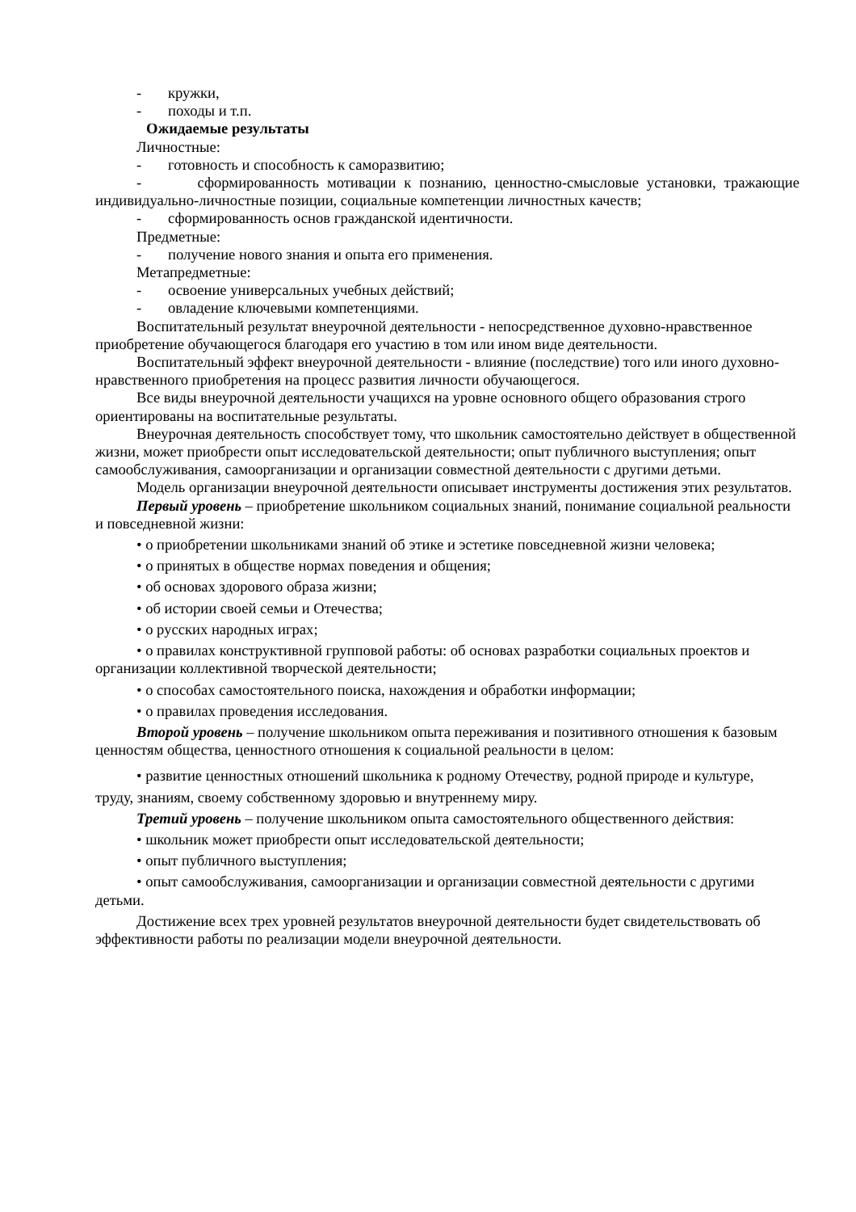- кружки,
- походы и т.п.
Ожидаемые результаты
Личностные:
- готовность и способность к саморазвитию;
- сформированность мотивации к познанию, ценностно-смысловые установки, тражающие индивидуально-личностные позиции, социальные компетенции личностных качеств;
- сформированность основ гражданской идентичности.
Предметные:
- получение нового знания и опыта его применения.
Метапредметные:
- освоение универсальных учебных действий;
- овладение ключевыми компетенциями.
Воспитательный результат внеурочной деятельности - непосредственное духовно-нравственное приобретение обучающегося благодаря его участию в том или ином виде деятельности.
Воспитательный эффект внеурочной деятельности - влияние (последствие) того или иного духовно-нравственного приобретения на процесс развития личности обучающегося.
Все виды внеурочной деятельности учащихся на уровне основного общего образования строго ориентированы на воспитательные результаты.
Внеурочная деятельность способствует тому, что школьник самостоятельно действует в общественной жизни, может приобрести опыт исследовательской деятельности; опыт публичного выступления; опыт самообслуживания, самоорганизации и организации совместной деятельности с другими детьми.
Модель организации внеурочной деятельности описывает инструменты достижения этих результатов.
Первый уровень – приобретение школьником социальных знаний, понимание социальной реальности и повседневной жизни:
• о приобретении школьниками знаний об этике и эстетике повседневной жизни человека;
• о принятых в обществе нормах поведения и общения;
• об основах здорового образа жизни;
• об истории своей семьи и Отечества;
• о русских народных играх;
• о правилах конструктивной групповой работы: об основах разработки социальных проектов и организации коллективной творческой деятельности;
• о способах самостоятельного поиска, нахождения и обработки информации;
• о правилах проведения исследования.
Второй уровень – получение школьником опыта переживания и позитивного отношения к базовым ценностям общества, ценностного отношения к социальной реальности в целом:
• развитие ценностных отношений школьника к родному Отечеству, родной природе и культуре,
труду, знаниям, своему собственному здоровью и внутреннему миру.
Третий уровень – получение школьником опыта самостоятельного общественного действия:
• школьник может приобрести опыт исследовательской деятельности;
• опыт публичного выступления;
• опыт самообслуживания, самоорганизации и организации совместной деятельности с другими детьми.
Достижение всех трех уровней результатов внеурочной деятельности будет свидетельствовать об эффективности работы по реализации модели внеурочной деятельности.